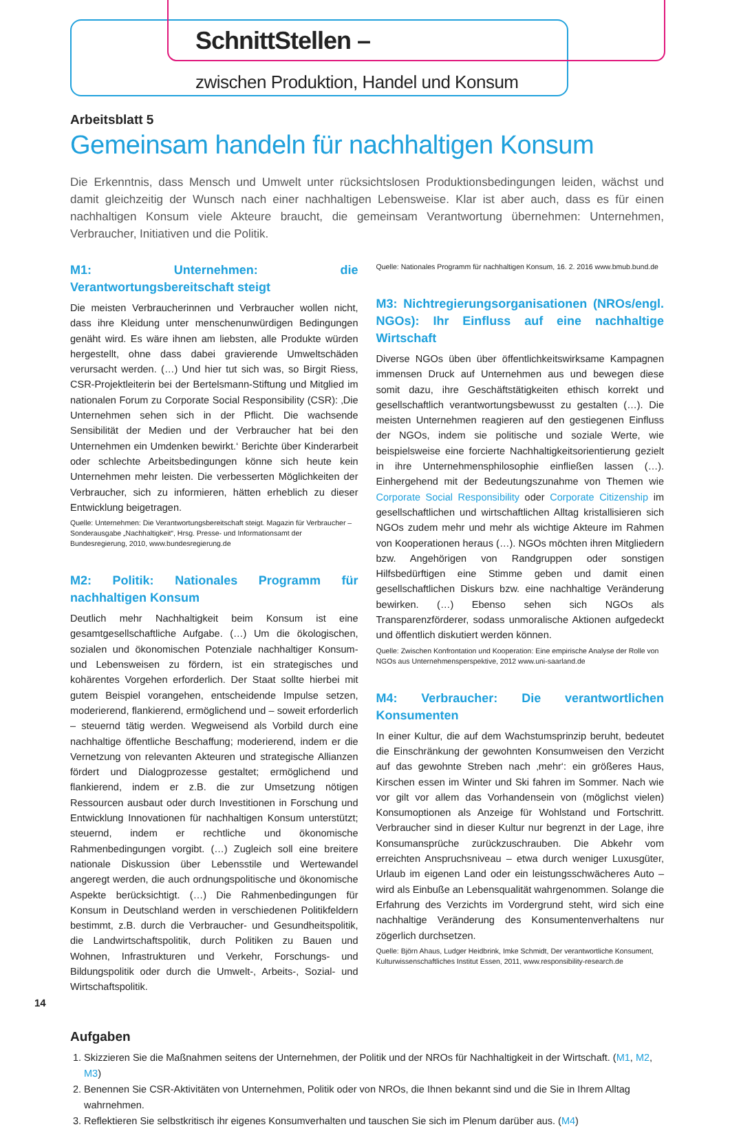SchnittStellen –
zwischen Produktion, Handel und Konsum
Arbeitsblatt 5
Gemeinsam handeln für nachhaltigen Konsum
Die Erkenntnis, dass Mensch und Umwelt unter rücksichtslosen Produktionsbedingungen leiden, wächst und damit gleichzeitig der Wunsch nach einer nachhaltigen Lebensweise. Klar ist aber auch, dass es für einen nachhaltigen Konsum viele Akteure braucht, die gemeinsam Verantwortung übernehmen: Unternehmen, Verbraucher, Initiativen und die Politik.
M1: Unternehmen: die Verantwortungsbereitschaft steigt
Die meisten Verbraucherinnen und Verbraucher wollen nicht, dass ihre Kleidung unter menschenunwürdigen Bedingungen genäht wird. Es wäre ihnen am liebsten, alle Produkte würden hergestellt, ohne dass dabei gravierende Umweltschäden verursacht werden. (…) Und hier tut sich was, so Birgit Riess, CSR-Projektleiterin bei der Bertelsmann-Stiftung und Mitglied im nationalen Forum zu Corporate Social Responsibility (CSR): ‚Die Unternehmen sehen sich in der Pflicht. Die wachsende Sensibilität der Medien und der Verbraucher hat bei den Unternehmen ein Umdenken bewirkt.‘ Berichte über Kinderarbeit oder schlechte Arbeitsbedingungen könne sich heute kein Unternehmen mehr leisten. Die verbesserten Möglichkeiten der Verbraucher, sich zu informieren, hätten erheblich zu dieser Entwicklung beigetragen.
Quelle: Unternehmen: Die Verantwortungsbereitschaft steigt. Magazin für Verbraucher – Sonderausgabe „Nachhaltigkeit“, Hrsg. Presse- und Informationsamt der Bundesregierung, 2010, www.bundesregierung.de
M2: Politik: Nationales Programm für nachhaltigen Konsum
Deutlich mehr Nachhaltigkeit beim Konsum ist eine gesamtgesellschaftliche Aufgabe. (…) Um die ökologischen, sozialen und ökonomischen Potenziale nachhaltiger Konsum- und Lebensweisen zu fördern, ist ein strategisches und kohärentes Vorgehen erforderlich. Der Staat sollte hierbei mit gutem Beispiel vorangehen, entscheidende Impulse setzen, moderierend, flankierend, ermöglichend und – soweit erforderlich – steuernd tätig werden. Wegweisend als Vorbild durch eine nachhaltige öffentliche Beschaffung; moderierend, indem er die Vernetzung von relevanten Akteuren und strategische Allianzen fördert und Dialogprozesse gestaltet; ermöglichend und flankierend, indem er z.B. die zur Umsetzung nötigen Ressourcen ausbaut oder durch Investitionen in Forschung und Entwicklung Innovationen für nachhaltigen Konsum unterstützt; steuernd, indem er rechtliche und ökonomische Rahmenbedingungen vorgibt. (…) Zugleich soll eine breitere nationale Diskussion über Lebensstile und Wertewandel angeregt werden, die auch ordnungspolitische und ökonomische Aspekte berücksichtigt. (…) Die Rahmenbedingungen für Konsum in Deutschland werden in verschiedenen Politikfeldern bestimmt, z.B. durch die Verbraucher- und Gesundheitspolitik, die Landwirtschaftspolitik, durch Politiken zu Bauen und Wohnen, Infrastrukturen und Verkehr, Forschungs- und Bildungspolitik oder durch die Umwelt-, Arbeits-, Sozial- und Wirtschaftspolitik.
Quelle: Nationales Programm für nachhaltigen Konsum, 16. 2. 2016 www.bmub.bund.de
M3: Nichtregierungsorganisationen (NROs/engl. NGOs): Ihr Einfluss auf eine nachhaltige Wirtschaft
Diverse NGOs üben über öffentlichkeitswirksame Kampagnen immensen Druck auf Unternehmen aus und bewegen diese somit dazu, ihre Geschäftstätigkeiten ethisch korrekt und gesellschaftlich verantwortungsbewusst zu gestalten (…). Die meisten Unternehmen reagieren auf den gestiegenen Einfluss der NGOs, indem sie politische und soziale Werte, wie beispielsweise eine forcierte Nachhaltigkeitsorientierung gezielt in ihre Unternehmensphilosophie einfließen lassen (…). Einhergehend mit der Bedeutungszunahme von Themen wie Corporate Social Responsibility oder Corporate Citizenship im gesellschaftlichen und wirtschaftlichen Alltag kristallisieren sich NGOs zudem mehr und mehr als wichtige Akteure im Rahmen von Kooperationen heraus (…). NGOs möchten ihren Mitgliedern bzw. Angehörigen von Randgruppen oder sonstigen Hilfsbedürftigen eine Stimme geben und damit einen gesellschaftlichen Diskurs bzw. eine nachhaltige Veränderung bewirken. (…) Ebenso sehen sich NGOs als Transparenzförderer, sodass unmoralische Aktionen aufgedeckt und öffentlich diskutiert werden können.
Quelle: Zwischen Konfrontation und Kooperation: Eine empirische Analyse der Rolle von NGOs aus Unternehmensperspektive, 2012 www.uni-saarland.de
M4: Verbraucher: Die verantwortlichen Konsumenten
In einer Kultur, die auf dem Wachstumsprinzip beruht, bedeutet die Einschränkung der gewohnten Konsumweisen den Verzicht auf das gewohnte Streben nach ‚mehr‘: ein größeres Haus, Kirschen essen im Winter und Ski fahren im Sommer. Nach wie vor gilt vor allem das Vorhandensein von (möglichst vielen) Konsumoptionen als Anzeige für Wohlstand und Fortschritt. Verbraucher sind in dieser Kultur nur begrenzt in der Lage, ihre Konsumansprüche zurückzuschrauben. Die Abkehr vom erreichten Anspruchsniveau – etwa durch weniger Luxusgüter, Urlaub im eigenen Land oder ein leistungsschwächeres Auto – wird als Einbuße an Lebensqualität wahrgenommen. Solange die Erfahrung des Verzichts im Vordergrund steht, wird sich eine nachhaltige Veränderung des Konsumentenverhaltens nur zögerlich durchsetzen.
Quelle: Björn Ahaus, Ludger Heidbrink, Imke Schmidt, Der verantwortliche Konsument, Kulturwissenschaftliches Institut Essen, 2011, www.responsibility-research.de
Aufgaben
1. Skizzieren Sie die Maßnahmen seitens der Unternehmen, der Politik und der NROs für Nachhaltigkeit in der Wirtschaft. (M1, M2, M3)
2. Benennen Sie CSR-Aktivitäten von Unternehmen, Politik oder von NROs, die Ihnen bekannt sind und die Sie in Ihrem Alltag wahrnehmen.
3. Reflektieren Sie selbstkritisch ihr eigenes Konsumverhalten und tauschen Sie sich im Plenum darüber aus. (M4)
14